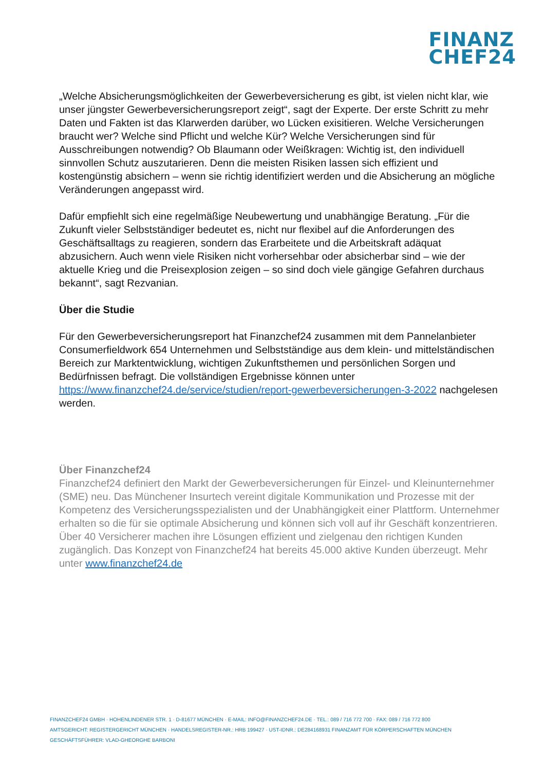FINANZ
CHEF24
„Welche Absicherungsmöglichkeiten der Gewerbeversicherung es gibt, ist vielen nicht klar, wie unser jüngster Gewerbeversicherungsreport zeigt“, sagt der Experte. Der erste Schritt zu mehr Daten und Fakten ist das Klarwerden darüber, wo Lücken exisitieren. Welche Versicherungen braucht wer? Welche sind Pflicht und welche Kür? Welche Versicherungen sind für Ausschreibungen notwendig? Ob Blaumann oder Weißkragen: Wichtig ist, den individuell sinnvollen Schutz auszutarieren. Denn die meisten Risiken lassen sich effizient und kostengünstig absichern – wenn sie richtig identifiziert werden und die Absicherung an mögliche Veränderungen angepasst wird.
Dafür empfiehlt sich eine regelmäßige Neubewertung und unabhängige Beratung. „Für die Zukunft vieler Selbstständiger bedeutet es, nicht nur flexibel auf die Anforderungen des Geschäftsalltags zu reagieren, sondern das Erarbeitete und die Arbeitskraft adäquat abzusichern. Auch wenn viele Risiken nicht vorhersehbar oder absicherbar sind – wie der aktuelle Krieg und die Preisexplosion zeigen – so sind doch viele gängige Gefahren durchaus bekannt“, sagt Rezvanian.
Über die Studie
Für den Gewerbeversicherungsreport hat Finanzchef24 zusammen mit dem Pannelanbieter Consumerfieldwork 654 Unternehmen und Selbstständige aus dem klein- und mittelständischen Bereich zur Marktentwicklung, wichtigen Zukunftsthemen und persönlichen Sorgen und Bedürfnissen befragt. Die vollständigen Ergebnisse können unter https://www.finanzchef24.de/service/studien/report-gewerbeversicherungen-3-2022 nachgelesen werden.
Über Finanzchef24
Finanzchef24 definiert den Markt der Gewerbeversicherungen für Einzel- und Kleinunternehmer (SME) neu. Das Münchener Insurtech vereint digitale Kommunikation und Prozesse mit der Kompetenz des Versicherungsspezialisten und der Unabhängigkeit einer Plattform. Unternehmer erhalten so die für sie optimale Absicherung und können sich voll auf ihr Geschäft konzentrieren. Über 40 Versicherer machen ihre Lösungen effizient und zielgenau den richtigen Kunden zugänglich. Das Konzept von Finanzchef24 hat bereits 45.000 aktive Kunden überzeugt. Mehr unter www.finanzchef24.de
FINANZCHEF24 GMBH · HOHENLINDENER STR. 1 · D-81677 MÜNCHEN · E-MAIL: INFO@FINANZCHEF24.DE · TEL.: 089 / 716 772 700 · FAX: 089 / 716 772 800
AMTSGERICHT: REGISTERGERICHT MÜNCHEN · HANDELSREGISTER-NR.: HRB 199427 · UST-IDNR.: DE284168931 FINANZAMT FÜR KÖRPERSCHAFTEN MÜNCHEN
GESCHÄFTSFÜHRER: VLAD-GHEORGHE BARBONI